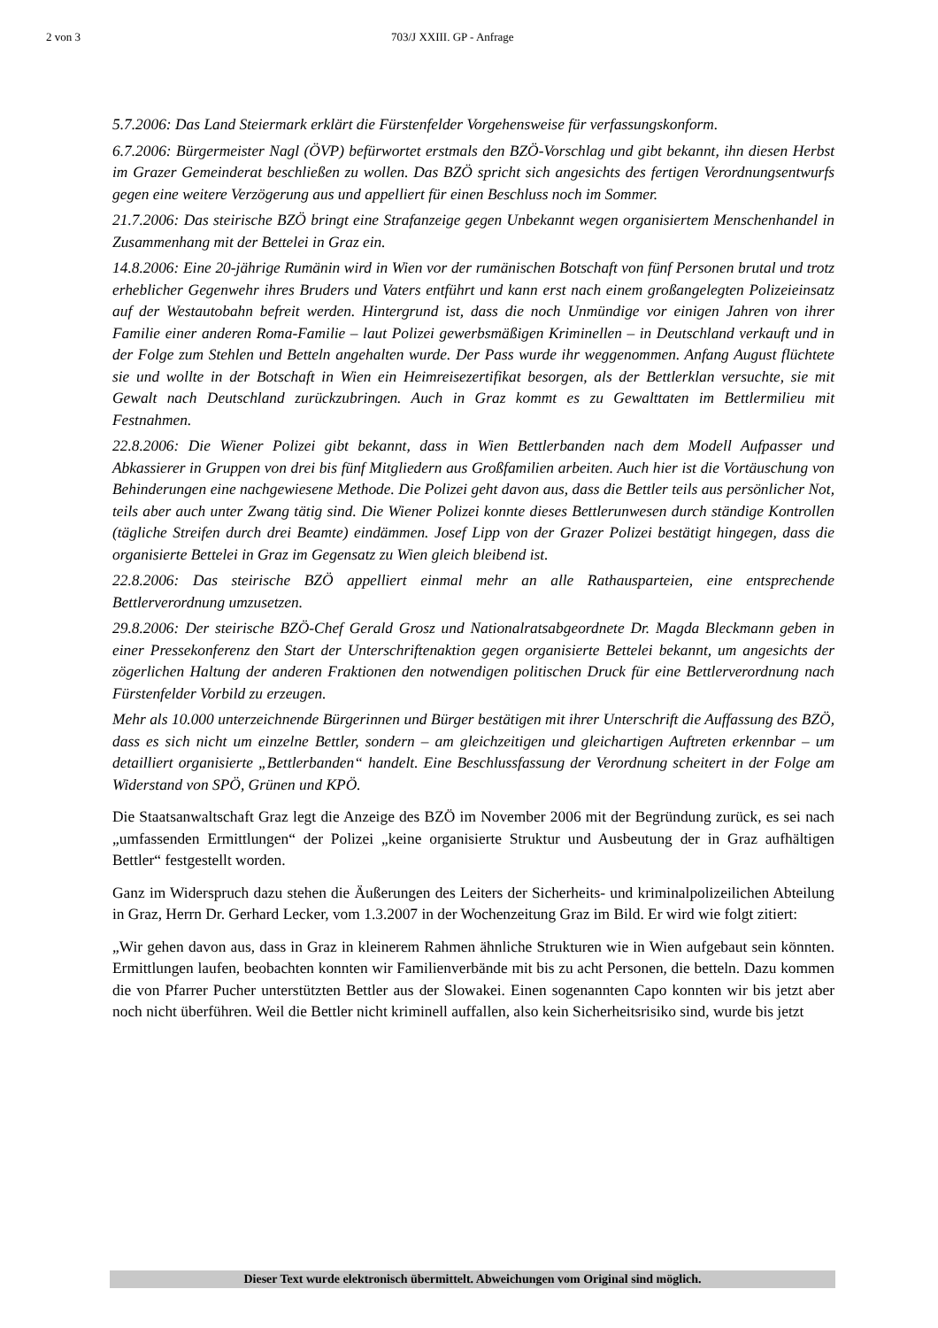2 von 3 703/J XXIII. GP - Anfrage
5.7.2006: Das Land Steiermark erklärt die Fürstenfelder Vorgehensweise für verfassungskonform.
6.7.2006: Bürgermeister Nagl (ÖVP) befürwortet erstmals den BZÖ-Vorschlag und gibt bekannt, ihn diesen Herbst im Grazer Gemeinderat beschließen zu wollen. Das BZÖ spricht sich angesichts des fertigen Verordnungsentwurfs gegen eine weitere Verzögerung aus und appelliert für einen Beschluss noch im Sommer.
21.7.2006: Das steirische BZÖ bringt eine Strafanzeige gegen Unbekannt wegen organisiertem Menschenhandel in Zusammenhang mit der Bettelei in Graz ein.
14.8.2006: Eine 20-jährige Rumänin wird in Wien vor der rumänischen Botschaft von fünf Personen brutal und trotz erheblicher Gegenwehr ihres Bruders und Vaters entführt und kann erst nach einem großangelegten Polizeieinsatz auf der Westautobahn befreit werden. Hintergrund ist, dass die noch Unmündige vor einigen Jahren von ihrer Familie einer anderen Roma-Familie – laut Polizei gewerbsmäßigen Kriminellen – in Deutschland verkauft und in der Folge zum Stehlen und Betteln angehalten wurde. Der Pass wurde ihr weggenommen. Anfang August flüchtete sie und wollte in der Botschaft in Wien ein Heimreisezertifikat besorgen, als der Bettlerklan versuchte, sie mit Gewalt nach Deutschland zurückzubringen. Auch in Graz kommt es zu Gewalttaten im Bettlermilieu mit Festnahmen.
22.8.2006: Die Wiener Polizei gibt bekannt, dass in Wien Bettlerbanden nach dem Modell Aufpasser und Abkassierer in Gruppen von drei bis fünf Mitgliedern aus Großfamilien arbeiten. Auch hier ist die Vortäuschung von Behinderungen eine nachgewiesene Methode. Die Polizei geht davon aus, dass die Bettler teils aus persönlicher Not, teils aber auch unter Zwang tätig sind. Die Wiener Polizei konnte dieses Bettlerunwesen durch ständige Kontrollen (tägliche Streifen durch drei Beamte) eindämmen. Josef Lipp von der Grazer Polizei bestätigt hingegen, dass die organisierte Bettelei in Graz im Gegensatz zu Wien gleich bleibend ist.
22.8.2006: Das steirische BZÖ appelliert einmal mehr an alle Rathausparteien, eine entsprechende Bettlerverordnung umzusetzen.
29.8.2006: Der steirische BZÖ-Chef Gerald Grosz und Nationalratsabgeordnete Dr. Magda Bleckmann geben in einer Pressekonferenz den Start der Unterschriftenaktion gegen organisierte Bettelei bekannt, um angesichts der zögerlichen Haltung der anderen Fraktionen den notwendigen politischen Druck für eine Bettlerverordnung nach Fürstenfelder Vorbild zu erzeugen.
Mehr als 10.000 unterzeichnende Bürgerinnen und Bürger bestätigen mit ihrer Unterschrift die Auffassung des BZÖ, dass es sich nicht um einzelne Bettler, sondern – am gleichzeitigen und gleichartigen Auftreten erkennbar – um detailliert organisierte „Bettlerbanden“ handelt. Eine Beschlussfassung der Verordnung scheitert in der Folge am Widerstand von SPÖ, Grünen und KPÖ.
Die Staatsanwaltschaft Graz legt die Anzeige des BZÖ im November 2006 mit der Begründung zurück, es sei nach „umfassenden Ermittlungen“ der Polizei „keine organisierte Struktur und Ausbeutung der in Graz aufhältigen Bettler“ festgestellt worden.
Ganz im Widerspruch dazu stehen die Äußerungen des Leiters der Sicherheits- und kriminalpolizeilichen Abteilung in Graz, Herrn Dr. Gerhard Lecker, vom 1.3.2007 in der Wochenzeitung Graz im Bild. Er wird wie folgt zitiert:
„Wir gehen davon aus, dass in Graz in kleinerem Rahmen ähnliche Strukturen wie in Wien aufgebaut sein könnten. Ermittlungen laufen, beobachten konnten wir Familienverbände mit bis zu acht Personen, die betteln. Dazu kommen die von Pfarrer Pucher unterstützten Bettler aus der Slowakei. Einen sogenannten Capo konnten wir bis jetzt aber noch nicht überführen. Weil die Bettler nicht kriminell auffallen, also kein Sicherheitsrisiko sind, wurde bis jetzt
Dieser Text wurde elektronisch übermittelt. Abweichungen vom Original sind möglich.